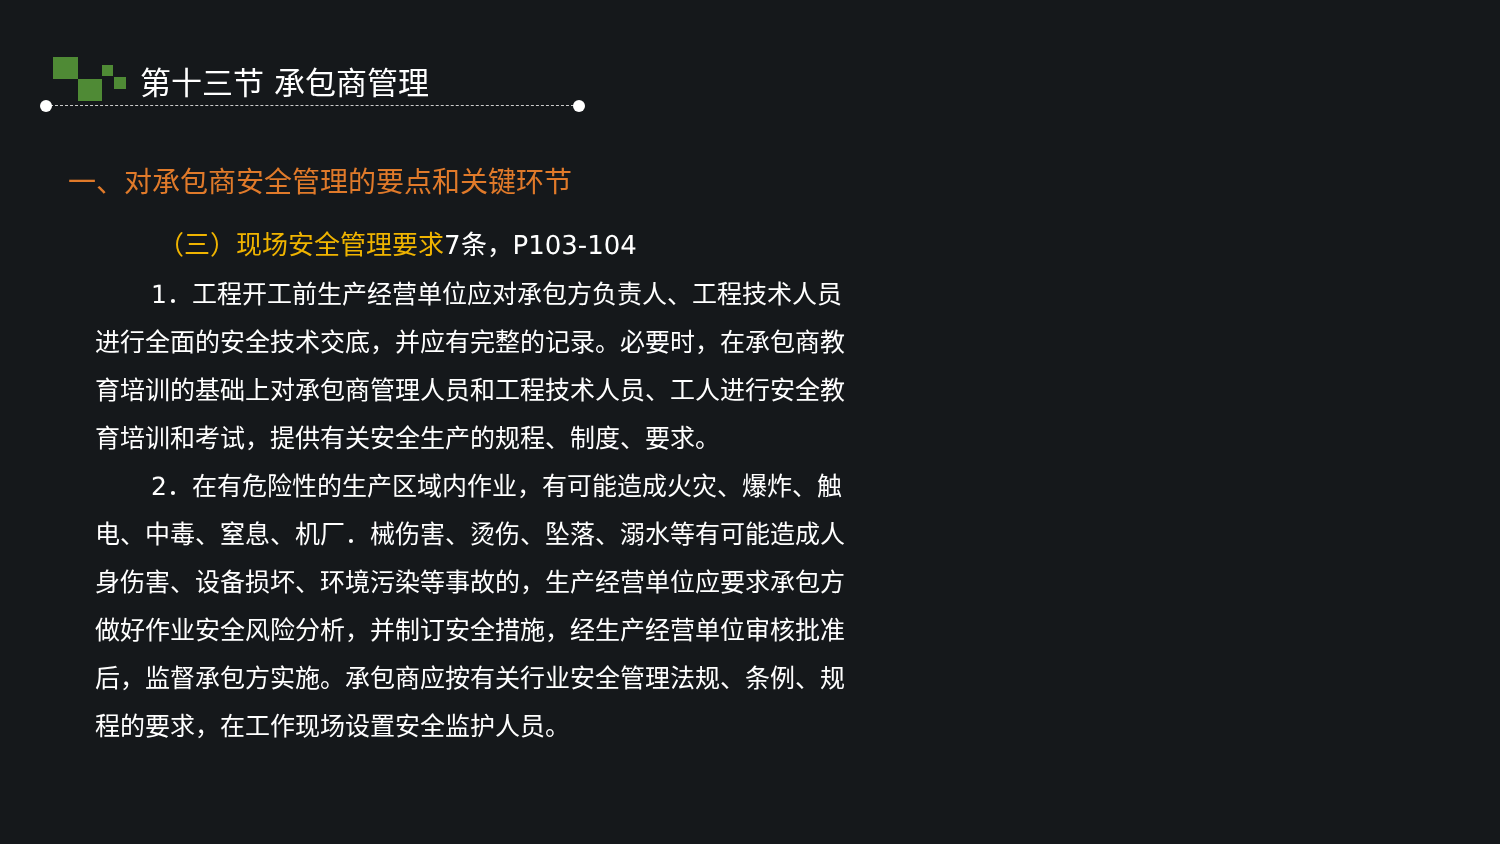第十三节 承包商管理
一、对承包商安全管理的要点和关键环节
（三）现场安全管理要求7条，P103-104
1．工程开工前生产经营单位应对承包方负责人、工程技术人员进行全面的安全技术交底，并应有完整的记录。必要时，在承包商教育培训的基础上对承包商管理人员和工程技术人员、工人进行安全教育培训和考试，提供有关安全生产的规程、制度、要求。
2．在有危险性的生产区域内作业，有可能造成火灾、爆炸、触电、中毒、窒息、机厂．械伤害、烫伤、坠落、溺水等有可能造成人身伤害、设备损坏、环境污染等事故的，生产经营单位应要求承包方做好作业安全风险分析，并制订安全措施，经生产经营单位审核批准后，监督承包方实施。承包商应按有关行业安全管理法规、条例、规程的要求，在工作现场设置安全监护人员。